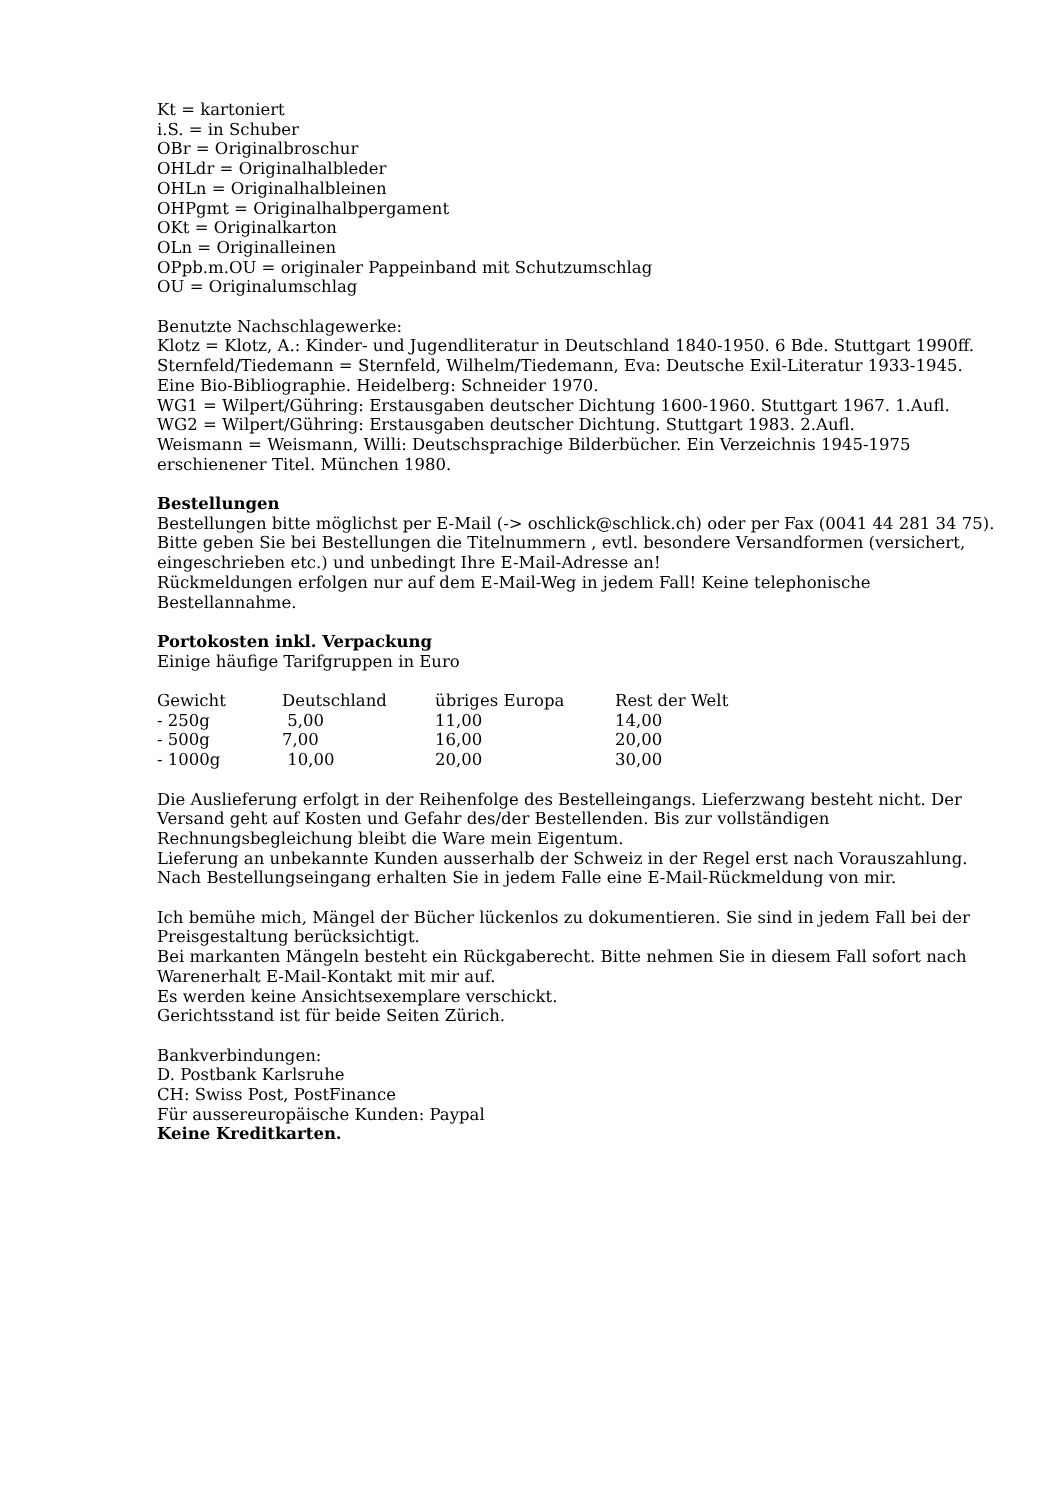Kt = kartoniert
i.S. = in Schuber
OBr = Originalbroschur
OHLdr = Originalhalbleder
OHLn = Originalhalbleinen
OHPgmt = Originalhalbpergament
OKt = Originalkarton
OLn = Originalleinen
OPpb.m.OU = originaler Pappeinband mit Schutzumschlag
OU = Originalumschlag
Benutzte Nachschlagewerke:
Klotz = Klotz, A.: Kinder- und Jugendliteratur in Deutschland 1840-1950. 6 Bde. Stuttgart 1990ff.
Sternfeld/Tiedemann = Sternfeld, Wilhelm/Tiedemann, Eva: Deutsche Exil-Literatur 1933-1945. Eine Bio-Bibliographie. Heidelberg: Schneider 1970.
WG1 = Wilpert/Gühring: Erstausgaben deutscher Dichtung 1600-1960. Stuttgart 1967. 1.Aufl.
WG2 = Wilpert/Gühring: Erstausgaben deutscher Dichtung. Stuttgart 1983. 2.Aufl.
Weismann = Weismann, Willi: Deutschsprachige Bilderbücher. Ein Verzeichnis 1945-1975 erschienener Titel. München 1980.
Bestellungen
Bestellungen bitte möglichst per E-Mail (-> oschlick@schlick.ch) oder per Fax (0041 44 281 34 75).
Bitte geben Sie bei Bestellungen die Titelnummern , evtl. besondere Versandformen (versichert, eingeschrieben etc.) und unbedingt Ihre E-Mail-Adresse an!
Rückmeldungen erfolgen nur auf dem E-Mail-Weg in jedem Fall! Keine telephonische Bestellannahme.
Portokosten inkl. Verpackung
Einige häufige Tarifgruppen in Euro
| Gewicht | Deutschland | übriges Europa | Rest der Welt |
| --- | --- | --- | --- |
| - 250g | 5,00 | 11,00 | 14,00 |
| - 500g | 7,00 | 16,00 | 20,00 |
| - 1000g | 10,00 | 20,00 | 30,00 |
Die Auslieferung erfolgt in der Reihenfolge des Bestelleingangs. Lieferzwang besteht nicht. Der Versand geht auf Kosten und Gefahr des/der Bestellenden. Bis zur vollständigen Rechnungsbegleichung bleibt die Ware mein Eigentum.
Lieferung an unbekannte Kunden ausserhalb der Schweiz in der Regel erst nach Vorauszahlung.
Nach Bestellungseingang erhalten Sie in jedem Falle eine E-Mail-Rückmeldung von mir.
Ich bemühe mich, Mängel der Bücher lückenlos zu dokumentieren. Sie sind in jedem Fall bei der Preisgestaltung berücksichtigt.
Bei markanten Mängeln besteht ein Rückgaberecht. Bitte nehmen Sie in diesem Fall sofort nach Warenerhalt E-Mail-Kontakt mit mir auf.
Es werden keine Ansichtsexemplare verschickt.
Gerichtsstand ist für beide Seiten Zürich.
Bankverbindungen:
D. Postbank Karlsruhe
CH: Swiss Post, PostFinance
Für aussereuropäische Kunden: Paypal
Keine Kreditkarten.